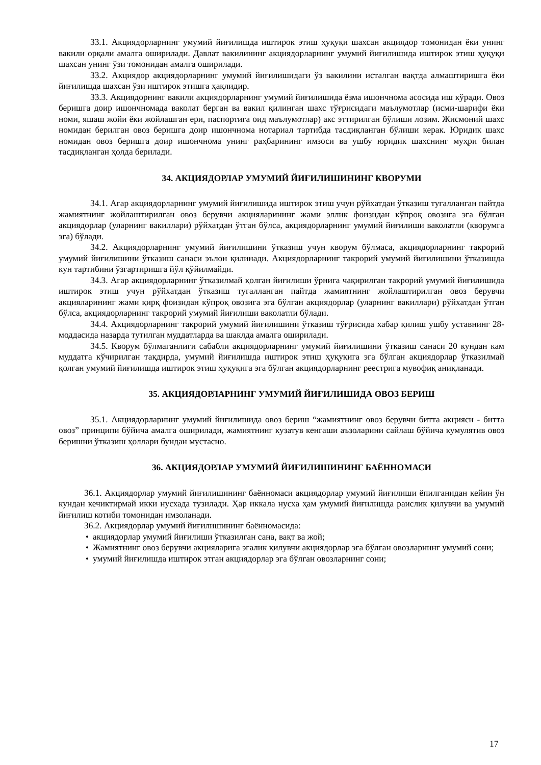33.1. Акциядорларнинг умумий йиғилишда иштирок этиш ҳуқуқи шахсан акциядор томонидан ёки унинг вакили орқали амалга оширилади. Давлат вакилининг акциядорларнинг умумий йиғилишида иштирок этиш ҳуқуқи шахсан унинг ўзи томонидан амалга оширилади.
33.2. Акциядор акциядорларнинг умумий йиғилишидаги ўз вакилини исталган вақтда алмаштиришга ёки йиғилишда шахсан ўзи иштирок этишга ҳақлидир.
33.3. Акциядорнинг вакили акциядорларнинг умумий йиғилишида ёзма ишончнома асосида иш кўради. Овоз беришга доир ишончномада ваколат берган ва вакил қилинган шахс тўғрисидаги маълумотлар (исми-шарифи ёки номи, яшаш жойи ёки жойлашган ери, паспортига оид маълумотлар) акс эттирилган бўлиши лозим. Жисмоний шахс номидан берилган овоз беришга доир ишончнома нотариал тартибда тасдиқланган бўлиши керак. Юридик шахс номидан овоз беришга доир ишончнома унинг раҳбарининг имзоси ва ушбу юридик шахснинг муҳри билан тасдиқланган ҳолда берилади.
34. АКЦИЯДОРЛАР УМУМИЙ ЙИҒИЛИШИНИНГ КВОРУМИ
34.1. Агар акциядорларнинг умумий йиғилишида иштирок этиш учун рўйхатдан ўтказиш тугалланган пайтда жамиятнинг жойлаштирилган овоз берувчи акцияларининг жами эллик фоизидан кўпроқ овозига эга бўлган акциядорлар (уларнинг вакиллари) рўйхатдан ўтган бўлса, акциядорларнинг умумий йиғилиши ваколатли (кворумга эга) бўлади.
34.2. Акциядорларнинг умумий йиғилишини ўтказиш учун кворум бўлмаса, акциядорларнинг такрорий умумий йиғилишини ўтказиш санаси эълон қилинади. Акциядорларнинг такрорий умумий йиғилишини ўтказишда кун тартибини ўзгартиришга йўл қўйилмайди.
34.3. Агар акциядорларнинг ўтказилмай қолган йиғилиши ўрнига чақирилган такрорий умумий йиғилишида иштирок этиш учун рўйхатдан ўтказиш тугалланган пайтда жамиятнинг жойлаштирилган овоз берувчи акцияларининг жами қирқ фоизидан кўпроқ овозига эга бўлган акциядорлар (уларнинг вакиллари) рўйхатдан ўтган бўлса, акциядорларнинг такрорий умумий йиғилиши ваколатли бўлади.
34.4. Акциядорларнинг такрорий умумий йиғилишини ўтказиш тўғрисида хабар қилиш ушбу уставнинг 28-моддасида назарда тутилган муддатларда ва шаклда амалга оширилади.
34.5. Кворум бўлмаганлиги сабабли акциядорларнинг умумий йиғилишини ўтказиш санаси 20 кундан кам муддатга кўчирилган тақдирда, умумий йиғилишда иштирок этиш ҳуқуқига эга бўлган акциядорлар ўтказилмай қолган умумий йиғилишда иштирок этиш ҳуқуқига эга бўлган акциядорларнинг реестрига мувофиқ аниқланади.
35. АКЦИЯДОРЛАРНИНГ УМУМИЙ ЙИҒИЛИШИДА ОВОЗ БЕРИШ
35.1. Акциядорларнинг умумий йиғилишида овоз бериш “жамиятнинг овоз берувчи битта акцияси - битта овоз” принципи бўйича амалга оширилади, жамиятнинг кузатув кенгаши аъзоларини сайлаш бўйича кумулятив овоз беришни ўтказиш ҳоллари бундан мустасно.
36. АКЦИЯДОРЛАР УМУМИЙ ЙИҒИЛИШИНИНГ БАЁННОМАСИ
36.1. Акциядорлар умумий йиғилишининг баённомаси акциядорлар умумий йиғилиши ёпилганидан кейин ўн кундан кечиктирмай икки нусхада тузилади. Ҳар иккала нусха ҳам умумий йиғилишда раислик қилувчи ва умумий йиғилиш котиби томонидан имзоланади.
36.2. Акциядорлар умумий йиғилишининг баённомасида:
• акциядорлар умумий йиғилиши ўтказилган сана, вақт ва жой;
• Жамиятнинг овоз берувчи акцияларига эгалик қилувчи акциядорлар эга бўлган овозларнинг умумий сони;
• умумий йиғилишда иштирок этган акциядорлар эга бўлган овозларнинг сони;
17